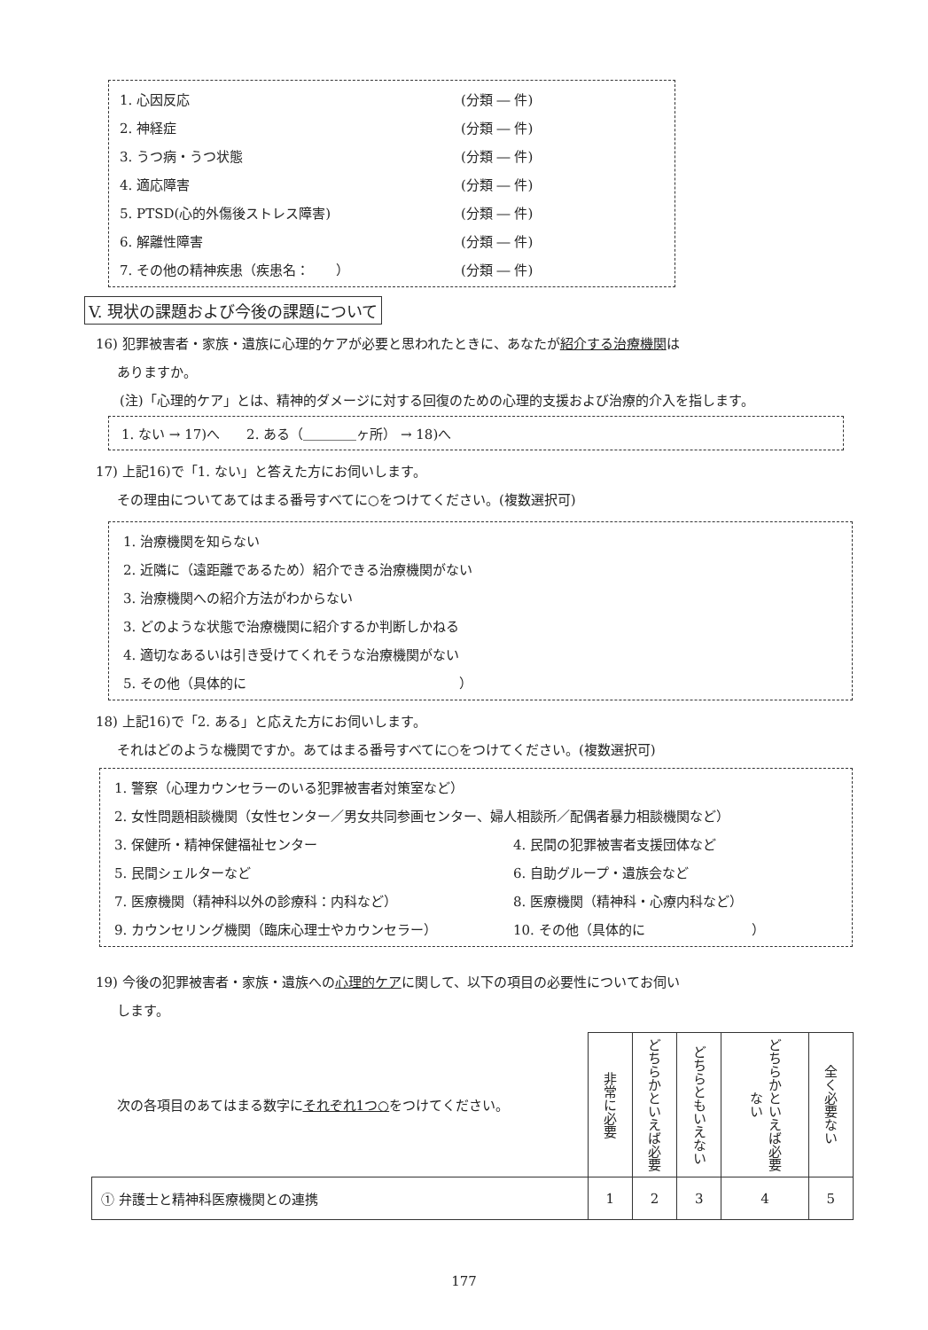1. 心因反応 (分類 ― 件)
2. 神経症 (分類 ― 件)
3. うつ病・うつ状態 (分類 ― 件)
4. 適応障害 (分類 ― 件)
5. PTSD(心的外傷後ストレス障害) (分類 ― 件)
6. 解離性障害 (分類 ― 件)
7. その他の精神疾患（疾患名：　　） (分類 ― 件)
V. 現状の課題および今後の課題について
16) 犯罪被害者・家族・遺族に心理的ケアが必要と思われたときに、あなたが紹介する治療機関は
ありますか。
(注)「心理的ケア」とは、精神的ダメージに対する回復のための心理的支援および治療的介入を指します。
1. ない → 17)へ　　2. ある（＿＿＿＿ヶ所） → 18)へ
17) 上記16)で「1. ない」と答えた方にお伺いします。
その理由についてあてはまる番号すべてに○をつけてください。(複数選択可)
1. 治療機関を知らない
2. 近隣に（遠距離であるため）紹介できる治療機関がない
3. 治療機関への紹介方法がわからない
3. どのような状態で治療機関に紹介するか判断しかねる
4. 適切なあるいは引き受けてくれそうな治療機関がない
5. その他（具体的に　　　　　　　　　　　　　　　　）
18) 上記16)で「2. ある」と応えた方にお伺いします。
それはどのような機関ですか。あてはまる番号すべてに○をつけてください。(複数選択可)
1. 警察（心理カウンセラーのいる犯罪被害者対策室など）
2. 女性問題相談機関（女性センター／男女共同参画センター、婦人相談所／配偶者暴力相談機関など）
3. 保健所・精神保健福祉センター 4. 民間の犯罪被害者支援団体など
5. 民間シェルターなど 6. 自助グループ・遺族会など
7. 医療機関（精神科以外の診療科：内科など） 8. 医療機関（精神科・心療内科など）
9. カウンセリング機関（臨床心理士やカウンセラー） 10. その他（具体的に　　　　　　　　）
19) 今後の犯罪被害者・家族・遺族への心理的ケアに関して、以下の項目の必要性についてお伺い
します。
| 次の各項目のあてはまる数字に それぞれ1つ○ をつけてください。 | 非常に必要 | どちらかといえば必要 | どちらともいえない | どちらかといえば必要ない | 全く必要ない |
| ① 弁護士と精神科医療機関との連携 | 1 | 2 | 3 | 4 | 5 |
177